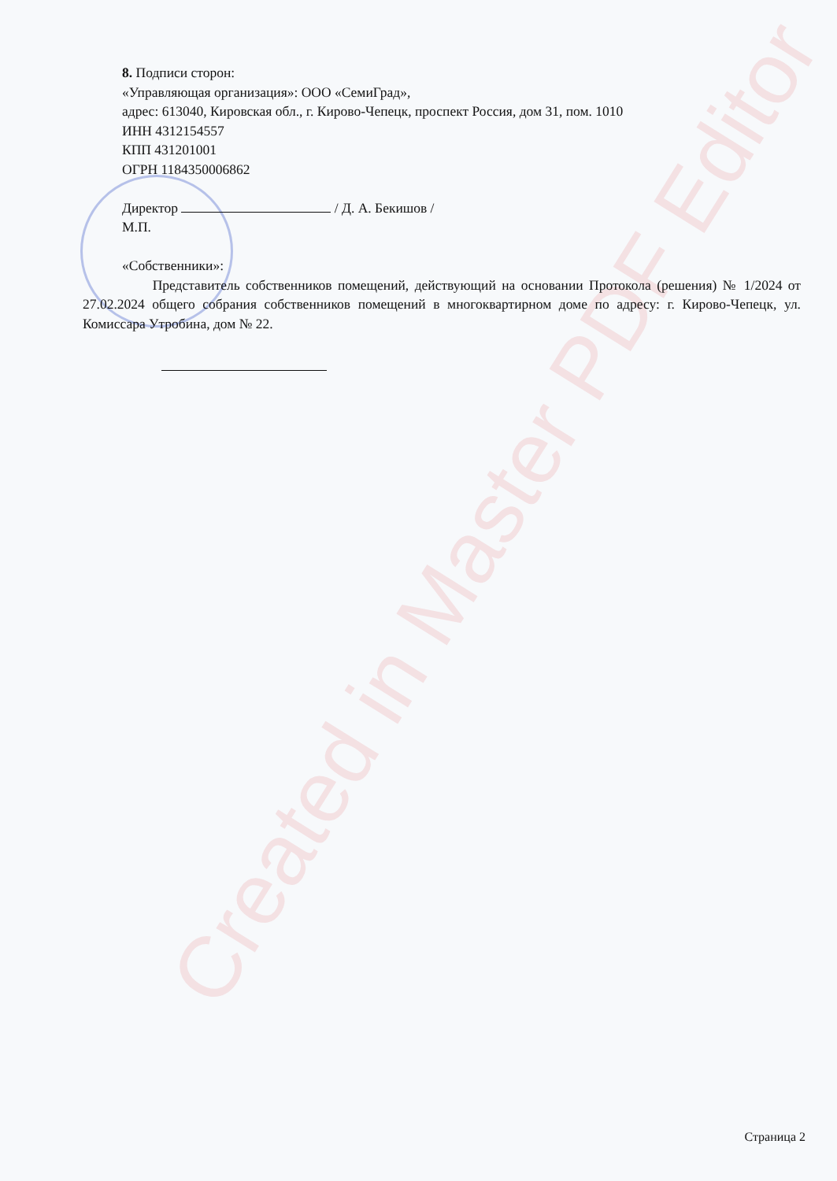Created in Master PDF Editor
8. Подписи сторон:
«Управляющая организация»: ООО «СемиГрад»,
адрес: 613040, Кировская обл., г. Кирово-Чепецк, проспект Россия, дом 31, пом. 1010
ИНН 4312154557
КПП 431201001
ОГРН 1184350006862
Директор / Д. А. Бекишов /
М.П.
«Собственники»:
Представитель собственников помещений, действующий на основании Протокола (решения) № 1/2024 от 27.02.2024 общего собрания собственников помещений в многоквартирном доме по адресу: г. Кирово-Чепецк, ул. Комиссара Утробина, дом № 22.
Страница 2